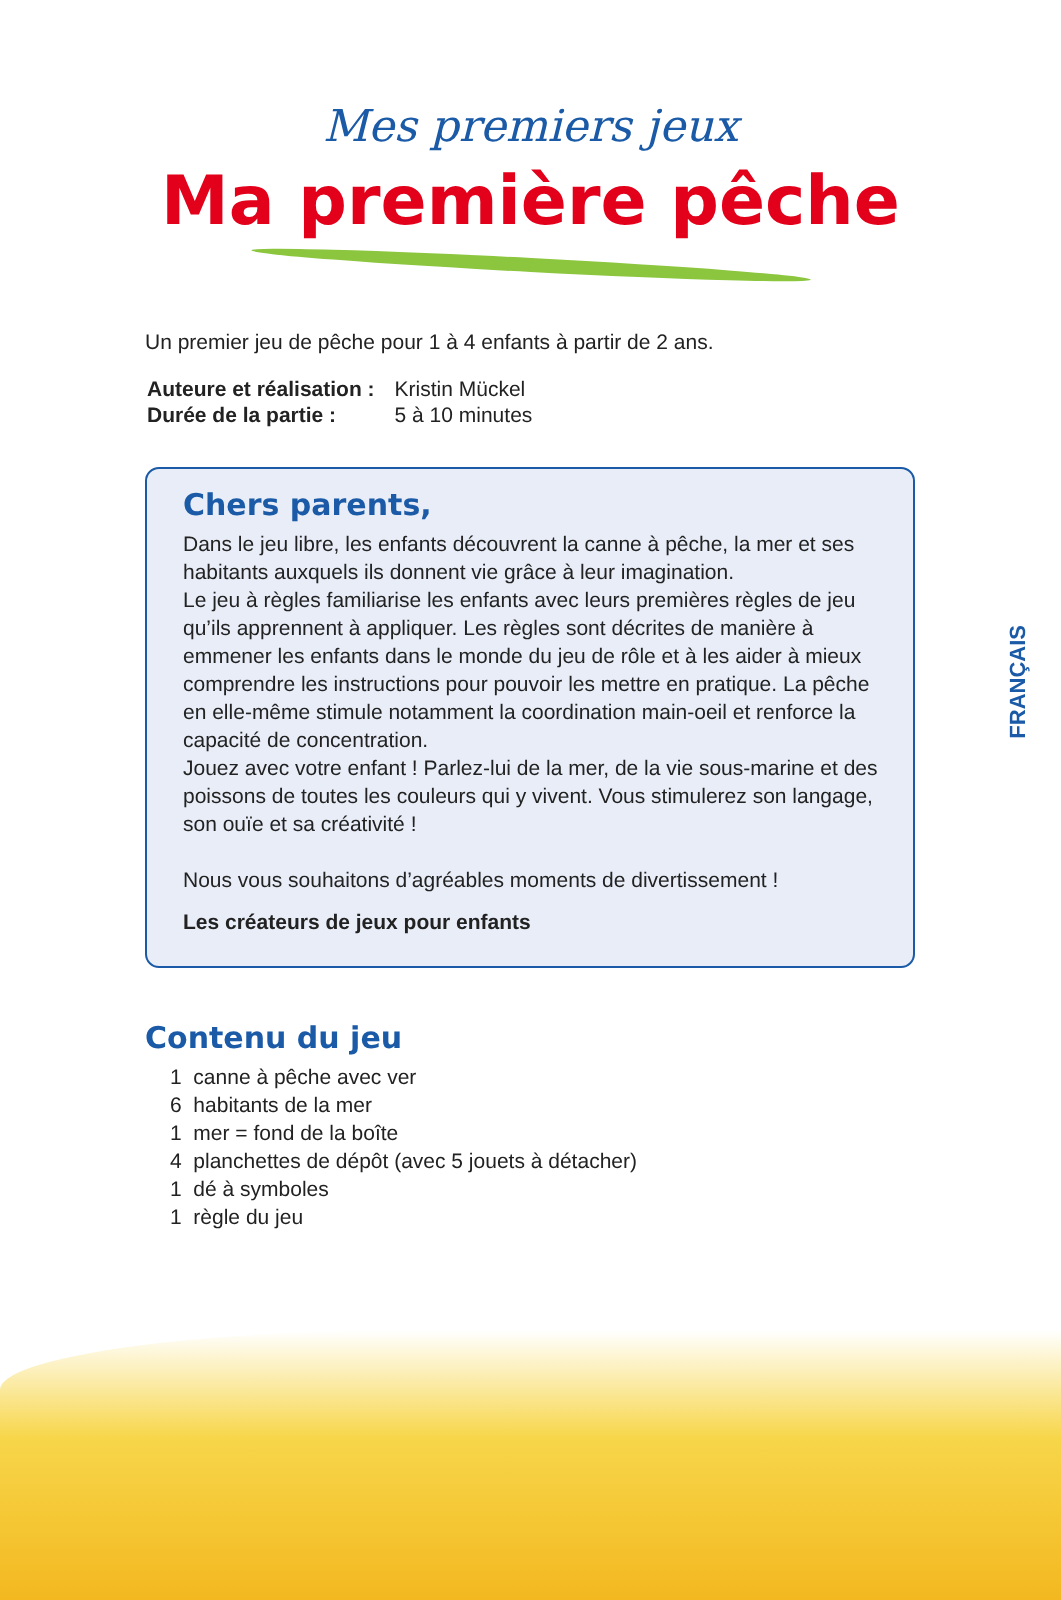FRANÇAIS
Mes premiers jeux
Ma première pêche
Un premier jeu de pêche pour 1 à 4 enfants à partir de 2 ans.
| Auteure et réalisation : | Kristin Mückel |
| Durée de la partie : | 5 à 10 minutes |
Chers parents,
Dans le jeu libre, les enfants découvrent la canne à pêche, la mer et ses habitants auxquels ils donnent vie grâce à leur imagination.
Le jeu à règles familiarise les enfants avec leurs premières règles de jeu qu’ils apprennent à appliquer. Les règles sont décrites de manière à emmener les enfants dans le monde du jeu de rôle et à les aider à mieux comprendre les instructions pour pouvoir les mettre en pratique. La pêche en elle-même stimule notamment la coordination main-oeil et renforce la capacité de concentration.
Jouez avec votre enfant ! Parlez-lui de la mer, de la vie sous-marine et des poissons de toutes les couleurs qui y vivent. Vous stimulerez son langage, son ouïe et sa créativité !
Nous vous souhaitons d’agréables moments de divertissement !
Les créateurs de jeux pour enfants
Contenu du jeu
1 canne à pêche avec ver
6 habitants de la mer
1 mer = fond de la boîte
4 planchettes de dépôt (avec 5 jouets à détacher)
1 dé à symboles
1 règle du jeu